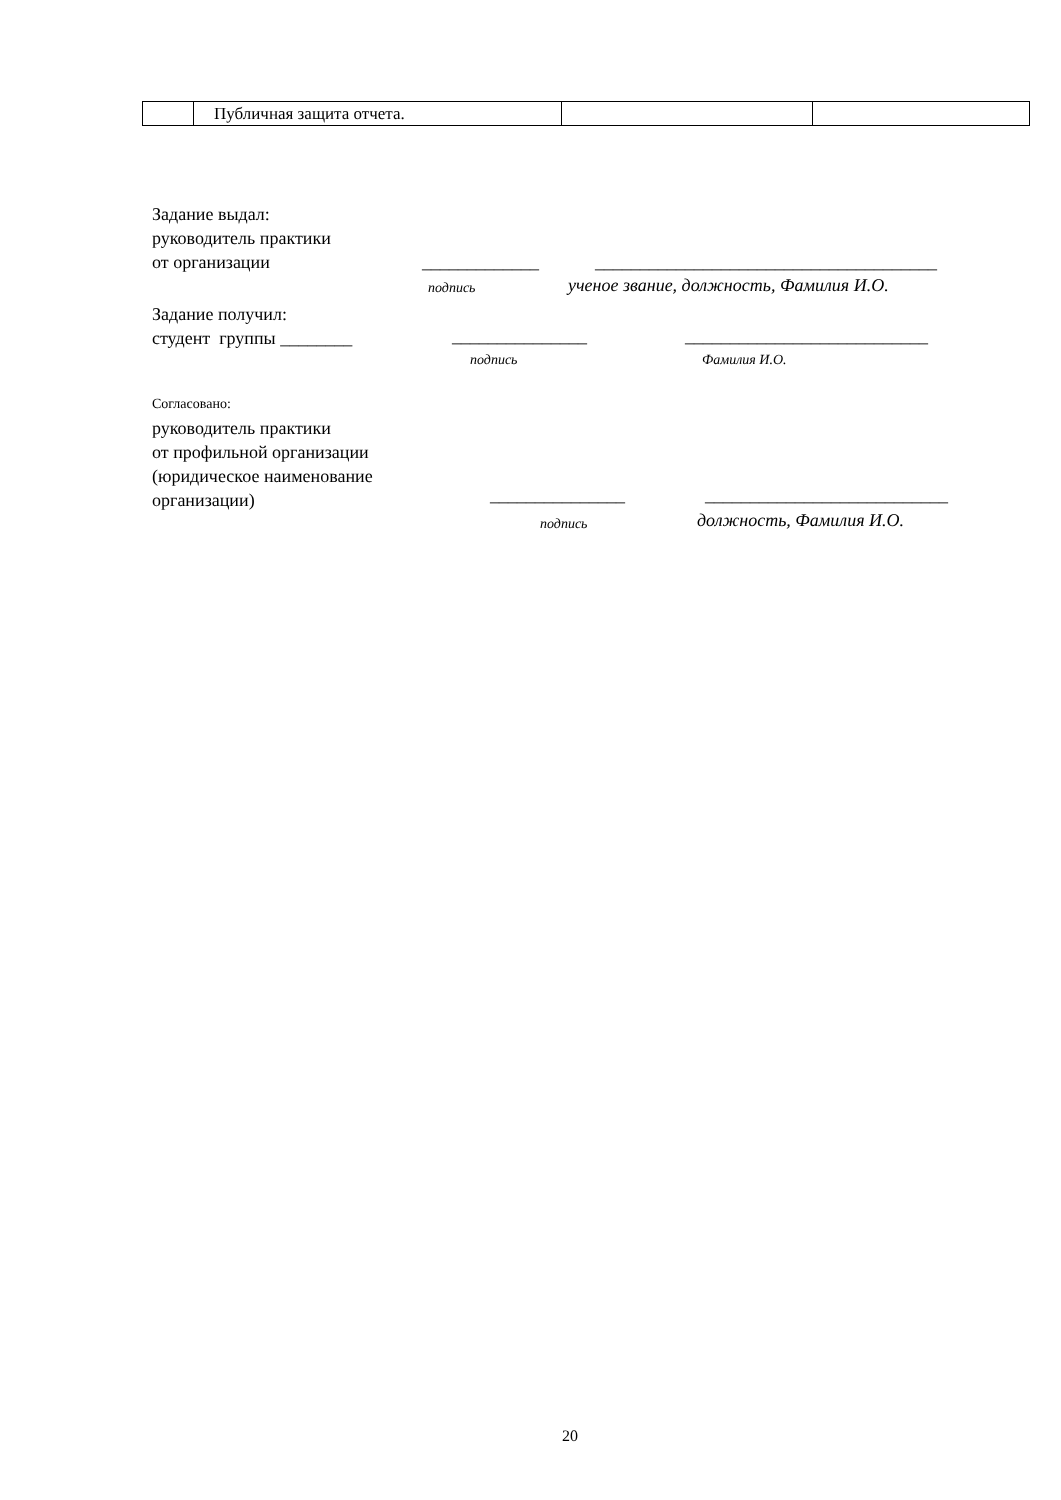| | Публичная защита отчета. | | |
Задание выдал:
руководитель практики
от организации
_____________
______________________________________
подпись
ученое звание, должность, Фамилия И.О.
Задание получил:
студент группы ________
_______________ ___________________________
подпись Фамилия И.О.
Согласовано:
руководитель практики
от профильной организации
(юридическое наименование
организации)
_______________ ___________________________
подпись должность, Фамилия И.О.
20